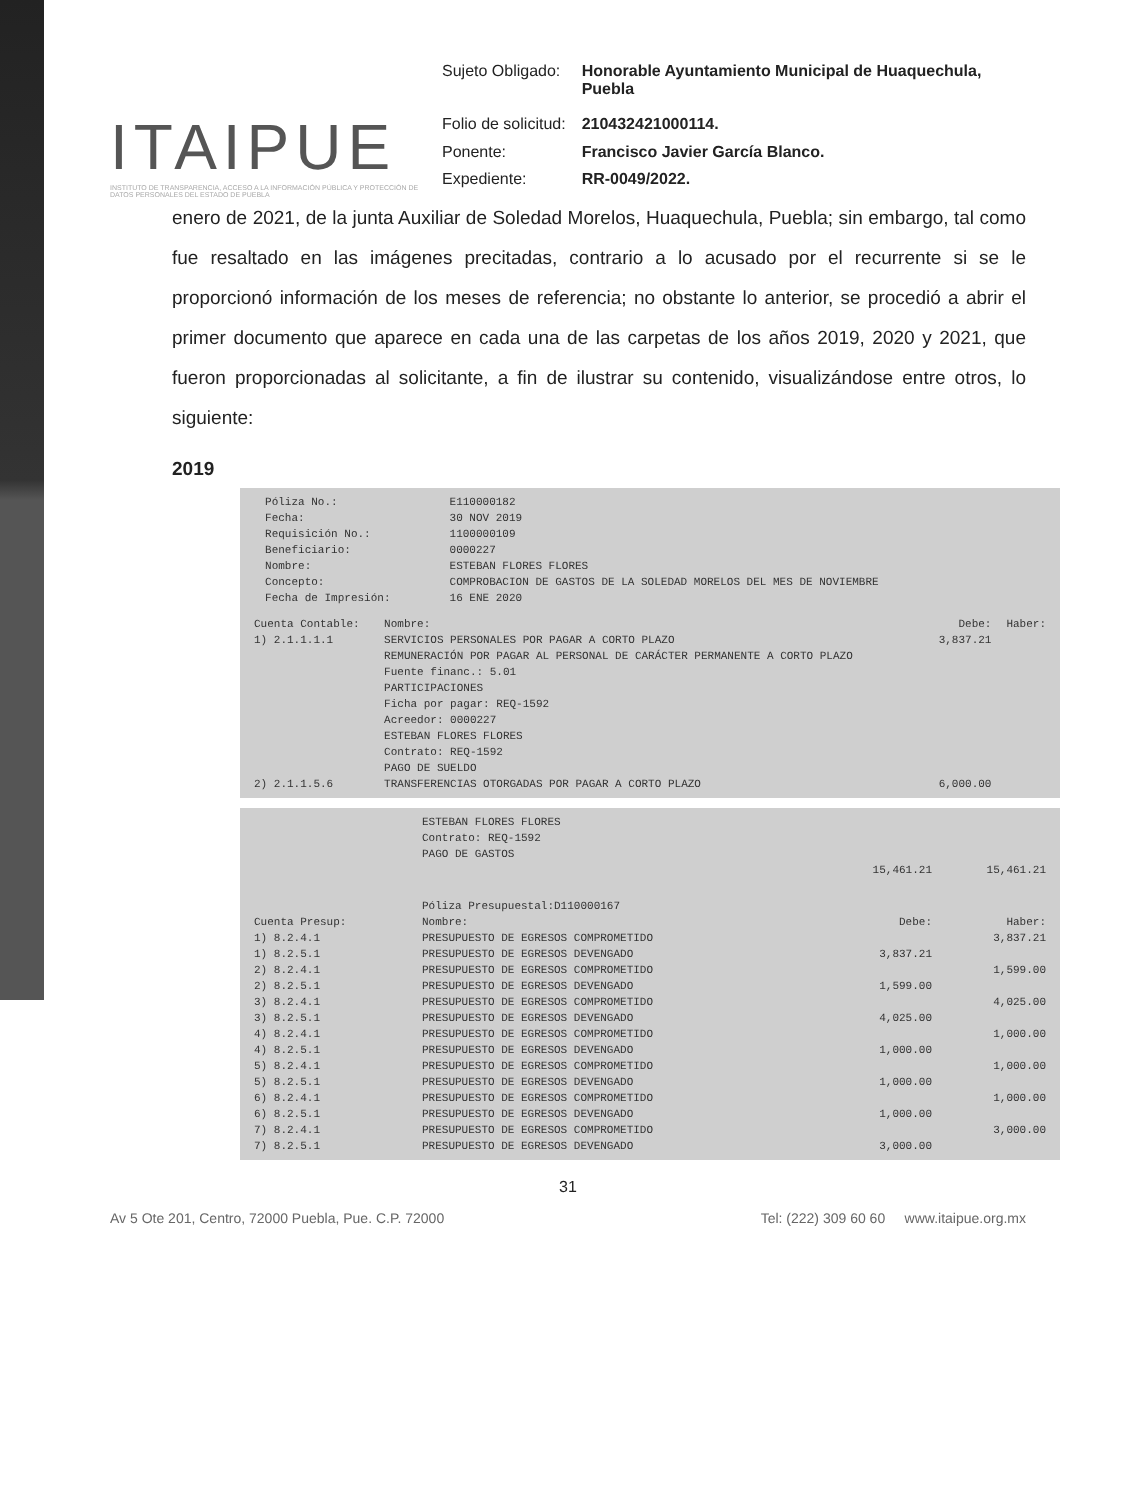ITAIPUE
INSTITUTO DE TRANSPARENCIA, ACCESO A LA INFORMACIÓN PÚBLICA Y PROTECCIÓN DE DATOS PERSONALES DEL ESTADO DE PUEBLA
| Sujeto Obligado: | Honorable Ayuntamiento Municipal de Huaquechula, Puebla |
| Folio de solicitud: | 210432421000114. |
| Ponente: | Francisco Javier García Blanco. |
| Expediente: | RR-0049/2022. |
enero de 2021, de la junta Auxiliar de Soledad Morelos, Huaquechula, Puebla; sin embargo, tal como fue resaltado en las imágenes precitadas, contrario a lo acusado por el recurrente si se le proporcionó información de los meses de referencia; no obstante lo anterior, se procedió a abrir el primer documento que aparece en cada una de las carpetas de los años 2019, 2020 y 2021, que fueron proporcionadas al solicitante, a fin de ilustrar su contenido, visualizándose entre otros, lo siguiente:
2019
| | Póliza No.: | E110000182 |
| | Fecha: | 30 NOV 2019 |
| | Requisición No.: | 1100000109 |
| | Beneficiario: | 0000227 |
| | Nombre: | ESTEBAN FLORES FLORES |
| | Concepto: | COMPROBACION DE GASTOS DE LA SOLEDAD MORELOS DEL MES DE NOVIEMBRE |
| | Fecha de Impresión: | 16 ENE 2020 |
| Cuenta Contable: | Nombre: | Debe: | Haber: |
| --- | --- | --- | --- |
| 1) 2.1.1.1.1 | SERVICIOS PERSONALES POR PAGAR A CORTO PLAZO REMUNERACIÓN POR PAGAR AL PERSONAL DE CARÁCTER PERMANENTE A CORTO PLAZO Fuente financ.: 5.01 PARTICIPACIONES Ficha por pagar: REQ-1592 Acreedor: 0000227 ESTEBAN FLORES FLORES Contrato: REQ-1592 PAGO DE SUELDO | 3,837.21 | |
| 2) 2.1.1.5.6 | TRANSFERENCIAS OTORGADAS POR PAGAR A CORTO PLAZO | 6,000.00 | |
| | ESTEBAN FLORES FLORES Contrato: REQ-1592 PAGO DE GASTOS | | |
| | | 15,461.21 | 15,461.21 |
| | Póliza Presupuestal:D110000167 | | |
| Cuenta Presup: | Nombre: | Debe: | Haber: |
| 1) 8.2.4.1 | PRESUPUESTO DE EGRESOS COMPROMETIDO | | 3,837.21 |
| 1) 8.2.5.1 | PRESUPUESTO DE EGRESOS DEVENGADO | 3,837.21 | |
| 2) 8.2.4.1 | PRESUPUESTO DE EGRESOS COMPROMETIDO | | 1,599.00 |
| 2) 8.2.5.1 | PRESUPUESTO DE EGRESOS DEVENGADO | 1,599.00 | |
| 3) 8.2.4.1 | PRESUPUESTO DE EGRESOS COMPROMETIDO | | 4,025.00 |
| 3) 8.2.5.1 | PRESUPUESTO DE EGRESOS DEVENGADO | 4,025.00 | |
| 4) 8.2.4.1 | PRESUPUESTO DE EGRESOS COMPROMETIDO | | 1,000.00 |
| 4) 8.2.5.1 | PRESUPUESTO DE EGRESOS DEVENGADO | 1,000.00 | |
| 5) 8.2.4.1 | PRESUPUESTO DE EGRESOS COMPROMETIDO | | 1,000.00 |
| 5) 8.2.5.1 | PRESUPUESTO DE EGRESOS DEVENGADO | 1,000.00 | |
| 6) 8.2.4.1 | PRESUPUESTO DE EGRESOS COMPROMETIDO | | 1,000.00 |
| 6) 8.2.5.1 | PRESUPUESTO DE EGRESOS DEVENGADO | 1,000.00 | |
| 7) 8.2.4.1 | PRESUPUESTO DE EGRESOS COMPROMETIDO | | 3,000.00 |
| 7) 8.2.5.1 | PRESUPUESTO DE EGRESOS DEVENGADO | 3,000.00 | |
31
Av 5 Ote 201, Centro, 72000 Puebla, Pue. C.P. 72000 Tel: (222) 309 60 60 www.itaipue.org.mx